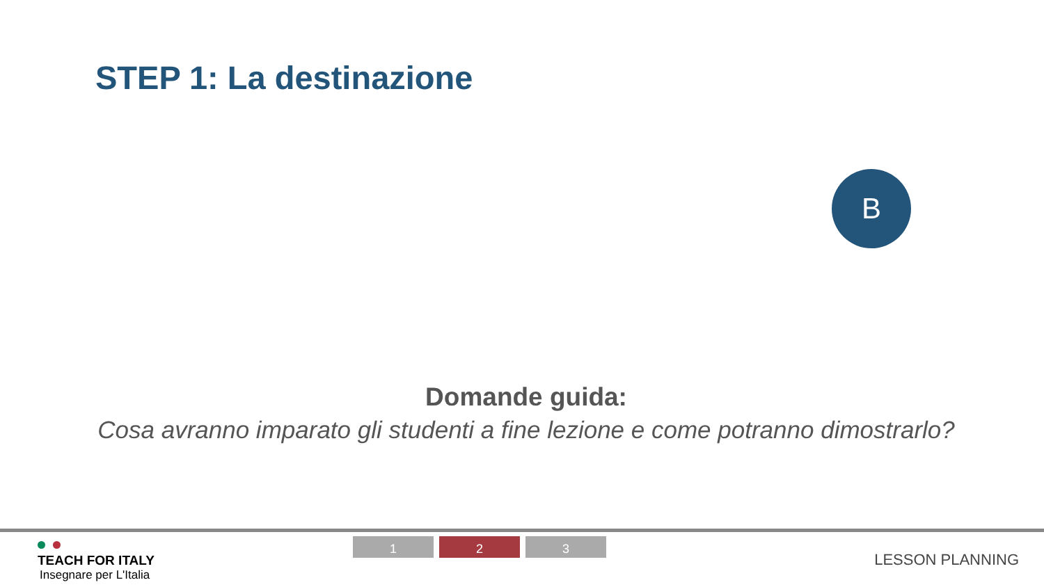STEP 1: La destinazione
B
Domande guida:
Cosa avranno imparato gli studenti a fine lezione e come potranno dimostrarlo?
TEACH FOR ITALY
Insegnare per L'Italia
1 2 3
LESSON PLANNING